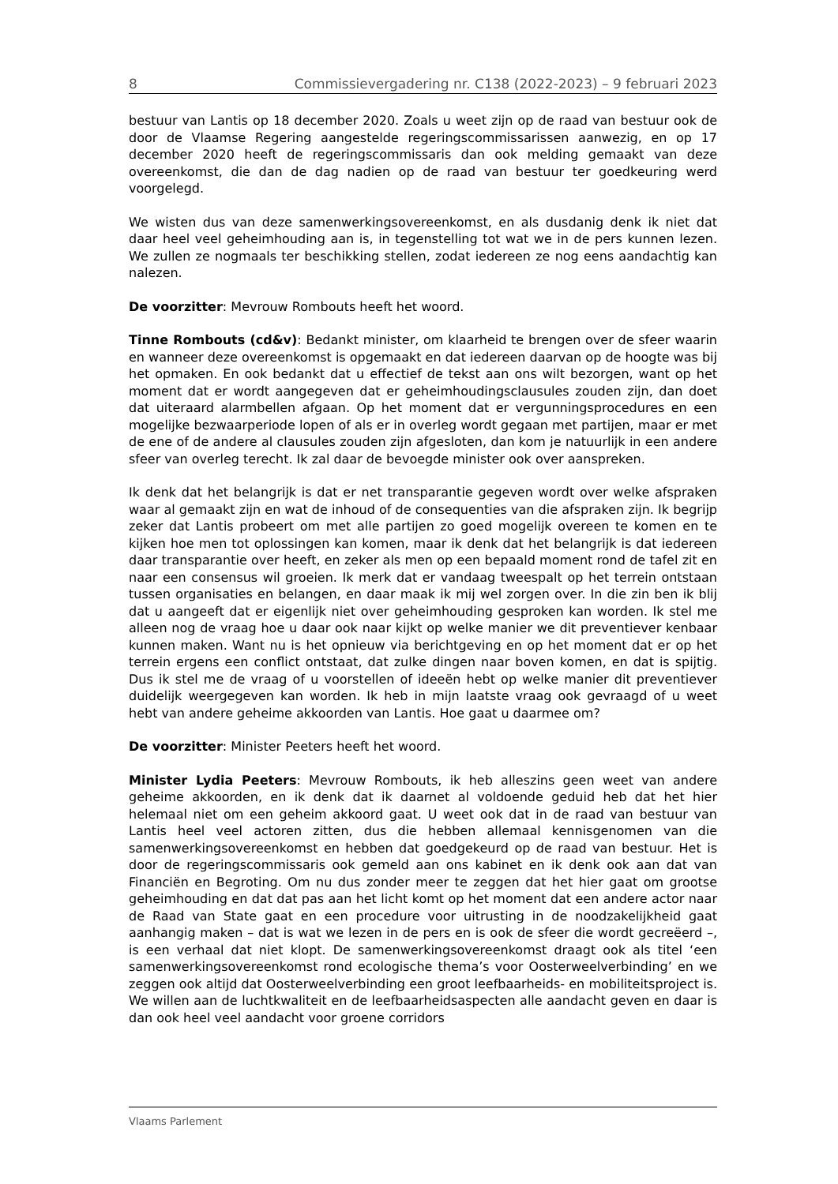8 Commissievergadering nr. C138 (2022-2023) – 9 februari 2023
bestuur van Lantis op 18 december 2020. Zoals u weet zijn op de raad van bestuur ook de door de Vlaamse Regering aangestelde regeringscommissarissen aanwezig, en op 17 december 2020 heeft de regeringscommissaris dan ook melding gemaakt van deze overeenkomst, die dan de dag nadien op de raad van bestuur ter goedkeuring werd voorgelegd.
We wisten dus van deze samenwerkingsovereenkomst, en als dusdanig denk ik niet dat daar heel veel geheimhouding aan is, in tegenstelling tot wat we in de pers kunnen lezen. We zullen ze nogmaals ter beschikking stellen, zodat iedereen ze nog eens aandachtig kan nalezen.
De voorzitter: Mevrouw Rombouts heeft het woord.
Tinne Rombouts (cd&v): Bedankt minister, om klaarheid te brengen over de sfeer waarin en wanneer deze overeenkomst is opgemaakt en dat iedereen daarvan op de hoogte was bij het opmaken. En ook bedankt dat u effectief de tekst aan ons wilt bezorgen, want op het moment dat er wordt aangegeven dat er geheimhoudingsclausules zouden zijn, dan doet dat uiteraard alarmbellen afgaan. Op het moment dat er vergunningsprocedures en een mogelijke bezwaarperiode lopen of als er in overleg wordt gegaan met partijen, maar er met de ene of de andere al clausules zouden zijn afgesloten, dan kom je natuurlijk in een andere sfeer van overleg terecht. Ik zal daar de bevoegde minister ook over aanspreken.
Ik denk dat het belangrijk is dat er net transparantie gegeven wordt over welke afspraken waar al gemaakt zijn en wat de inhoud of de consequenties van die afspraken zijn. Ik begrijp zeker dat Lantis probeert om met alle partijen zo goed mogelijk overeen te komen en te kijken hoe men tot oplossingen kan komen, maar ik denk dat het belangrijk is dat iedereen daar transparantie over heeft, en zeker als men op een bepaald moment rond de tafel zit en naar een consensus wil groeien. Ik merk dat er vandaag tweespalt op het terrein ontstaan tussen organisaties en belangen, en daar maak ik mij wel zorgen over. In die zin ben ik blij dat u aangeeft dat er eigenlijk niet over geheimhouding gesproken kan worden. Ik stel me alleen nog de vraag hoe u daar ook naar kijkt op welke manier we dit preventiever kenbaar kunnen maken. Want nu is het opnieuw via berichtgeving en op het moment dat er op het terrein ergens een conflict ontstaat, dat zulke dingen naar boven komen, en dat is spijtig. Dus ik stel me de vraag of u voorstellen of ideeën hebt op welke manier dit preventiever duidelijk weergegeven kan worden. Ik heb in mijn laatste vraag ook gevraagd of u weet hebt van andere geheime akkoorden van Lantis. Hoe gaat u daarmee om?
De voorzitter: Minister Peeters heeft het woord.
Minister Lydia Peeters: Mevrouw Rombouts, ik heb alleszins geen weet van andere geheime akkoorden, en ik denk dat ik daarnet al voldoende geduid heb dat het hier helemaal niet om een geheim akkoord gaat. U weet ook dat in de raad van bestuur van Lantis heel veel actoren zitten, dus die hebben allemaal kennisgenomen van die samenwerkingsovereenkomst en hebben dat goedgekeurd op de raad van bestuur. Het is door de regeringscommissaris ook gemeld aan ons kabinet en ik denk ook aan dat van Financiën en Begroting. Om nu dus zonder meer te zeggen dat het hier gaat om grootse geheimhouding en dat dat pas aan het licht komt op het moment dat een andere actor naar de Raad van State gaat en een procedure voor uitrusting in de noodzakelijkheid gaat aanhangig maken – dat is wat we lezen in de pers en is ook de sfeer die wordt gecreëerd –, is een verhaal dat niet klopt. De samenwerkingsovereenkomst draagt ook als titel ‘een samenwerkingsovereenkomst rond ecologische thema’s voor Oosterweelverbinding’ en we zeggen ook altijd dat Oosterweelverbinding een groot leefbaarheids- en mobiliteitsproject is. We willen aan de luchtkwaliteit en de leefbaarheidsaspecten alle aandacht geven en daar is dan ook heel veel aandacht voor groene corridors
Vlaams Parlement